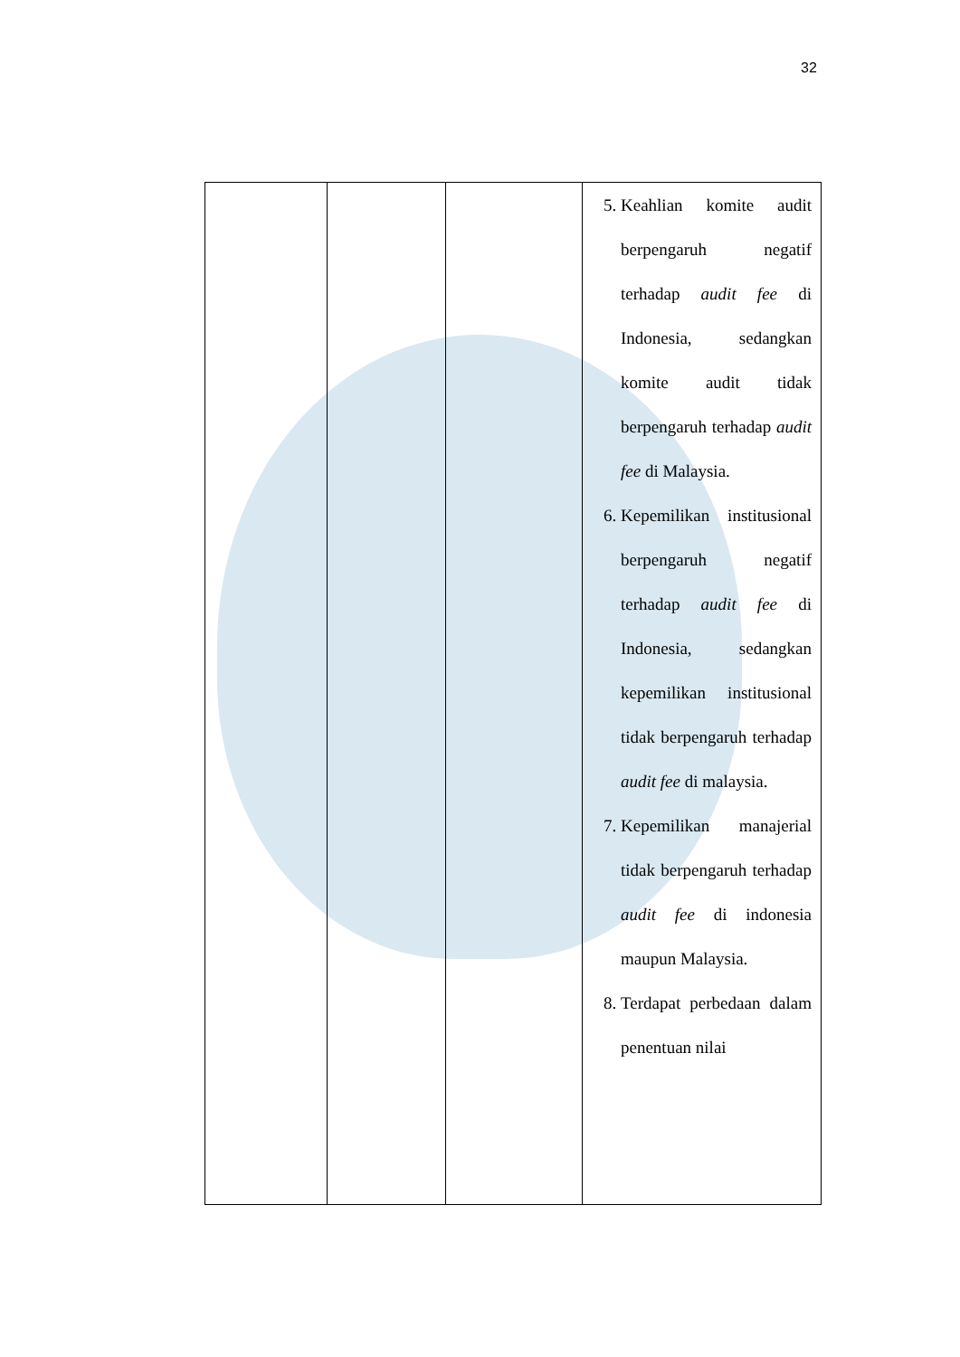32
| | | | 5. Keahlian komite audit berpengaruh negatif terhadap audit fee di Indonesia, sedangkan komite audit tidak berpengaruh terhadap audit fee di Malaysia. 6. Kepemilikan institusional berpengaruh negatif terhadap audit fee di Indonesia, sedangkan kepemilikan institusional tidak berpengaruh terhadap audit fee di malaysia. 7. Kepemilikan manajerial tidak berpengaruh terhadap audit fee di indonesia maupun Malaysia. 8. Terdapat perbedaan dalam penentuan nilai |